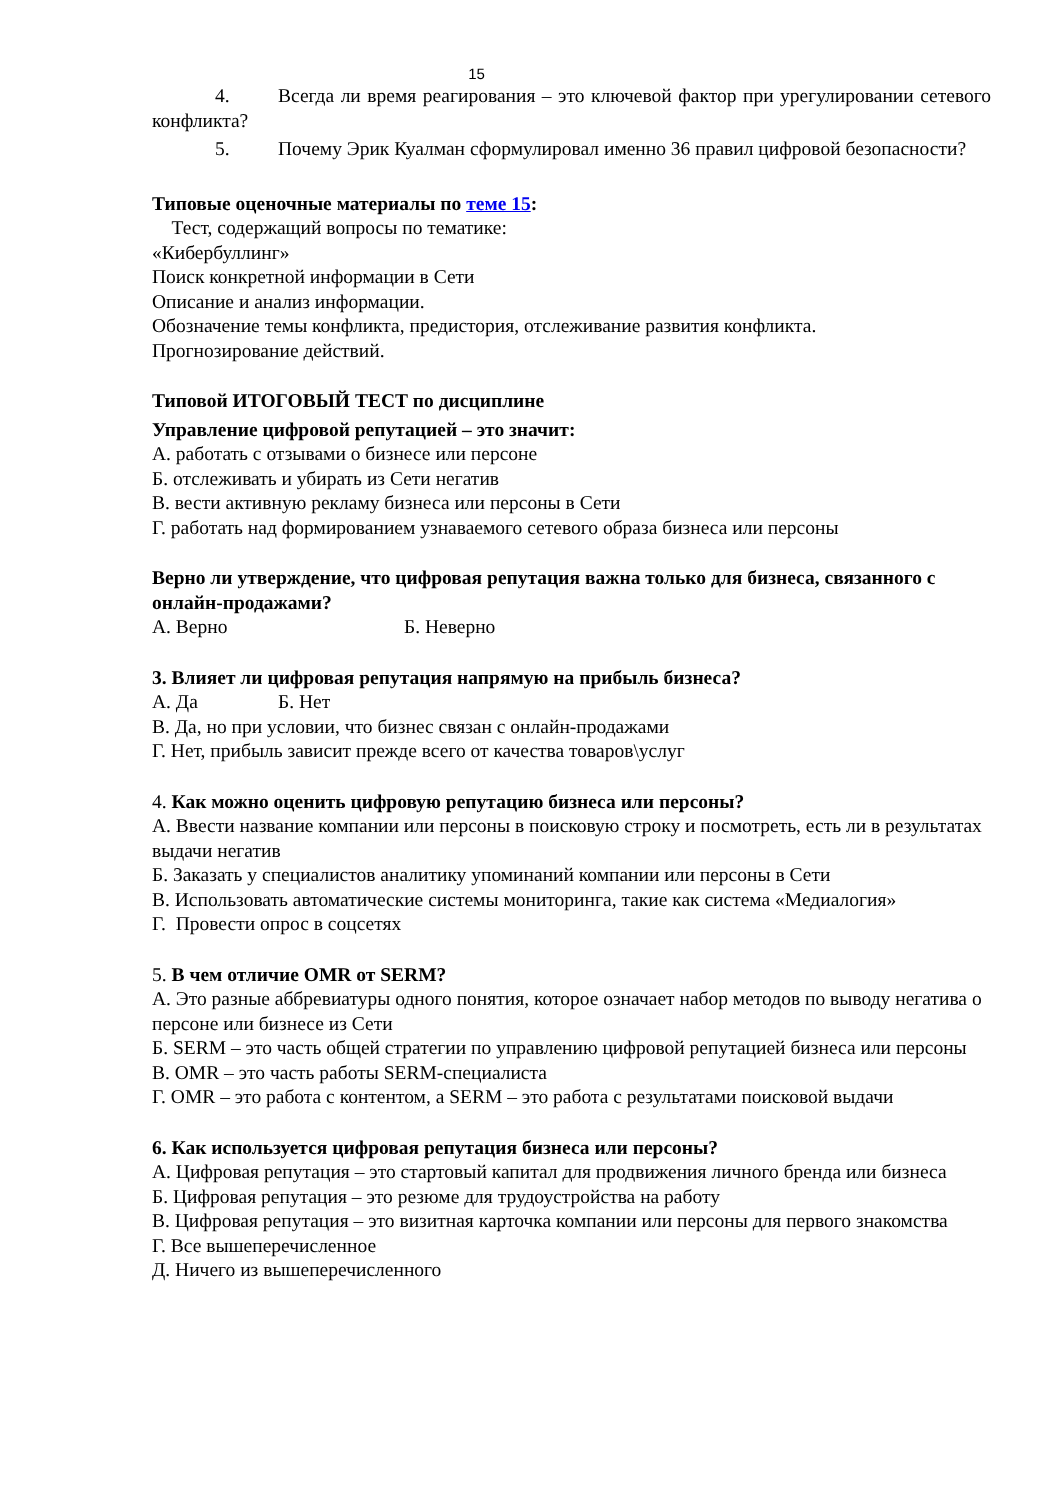15
4. Всегда ли время реагирования – это ключевой фактор при урегулировании сетевого конфликта?
5. Почему Эрик Куалман сформулировал именно 36 правил цифровой безопасности?
Типовые оценочные материалы по теме 15:
Тест, содержащий вопросы по тематике:
«Кибербуллинг»
Поиск конкретной информации в Сети
Описание и анализ информации.
Обозначение темы конфликта, предистория, отслеживание развития конфликта.
Прогнозирование действий.
Типовой ИТОГОВЫЙ ТЕСТ по дисциплине
Управление цифровой репутацией – это значит:
А. работать с отзывами о бизнесе или персоне
Б. отслеживать и убирать из Сети негатив
В. вести активную рекламу бизнеса или персоны в Сети
Г. работать над формированием узнаваемого сетевого образа бизнеса или персоны
Верно ли утверждение, что цифровая репутация важна только для бизнеса, связанного с онлайн-продажами?
А. Верно Б. Неверно
3. Влияет ли цифровая репутация напрямую на прибыль бизнеса?
А. Да Б. Нет
В. Да, но при условии, что бизнес связан с онлайн-продажами
Г. Нет, прибыль зависит прежде всего от качества товаров\услуг
4. Как можно оценить цифровую репутацию бизнеса или персоны?
А. Ввести название компании или персоны в поисковую строку и посмотреть, есть ли в результатах выдачи негатив
Б. Заказать у специалистов аналитику упоминаний компании или персоны в Сети
В. Использовать автоматические системы мониторинга, такие как система «Медиалогия»
Г. Провести опрос в соцсетях
5. В чем отличие OMR от SERM?
А. Это разные аббревиатуры одного понятия, которое означает набор методов по выводу негатива о персоне или бизнесе из Сети
Б. SERM – это часть общей стратегии по управлению цифровой репутацией бизнеса или персоны
В. OMR – это часть работы SERM-специалиста
Г. OMR – это работа с контентом, а SERM – это работа с результатами поисковой выдачи
6. Как используется цифровая репутация бизнеса или персоны?
А. Цифровая репутация – это стартовый капитал для продвижения личного бренда или бизнеса
Б. Цифровая репутация – это резюме для трудоустройства на работу
В. Цифровая репутация – это визитная карточка компании или персоны для первого знакомства
Г. Все вышеперечисленное
Д. Ничего из вышеперечисленного